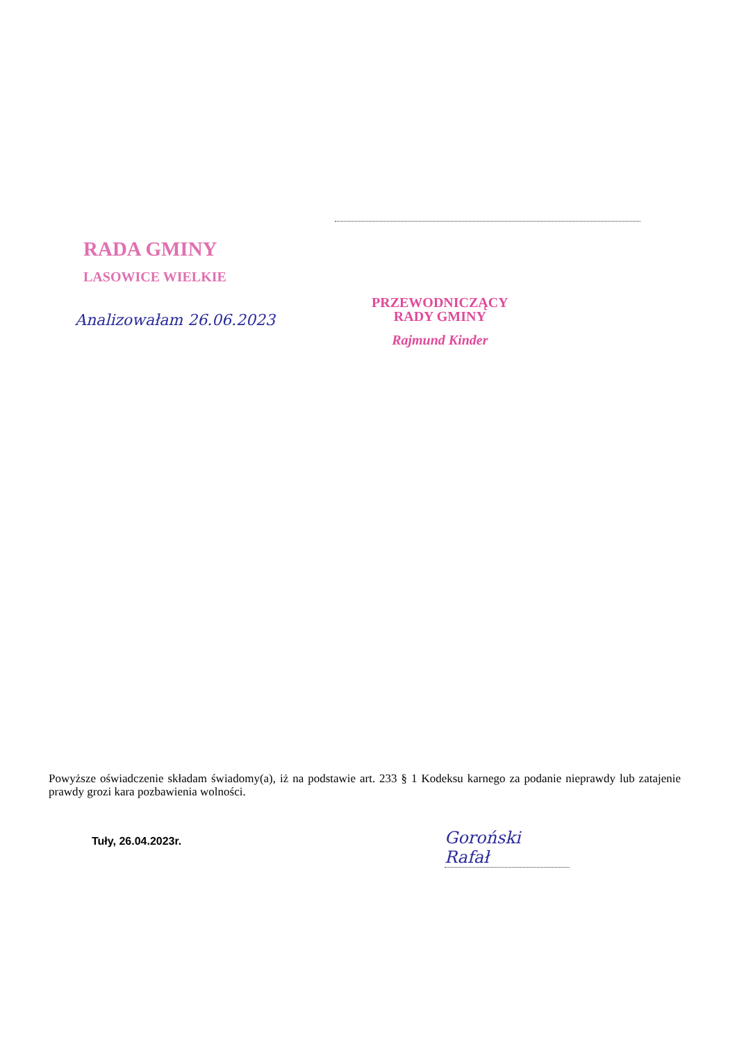RADA GMINY
LASOWICE WIELKIE
Analizowałam 26.06.2023
PRZEWODNICZĄCY
RADY GMINY
Rajmund Kinder
Powyższe oświadczenie składam świadomy(a), iż na podstawie art. 233 § 1 Kodeksu karnego za podanie nieprawdy lub zatajenie prawdy grozi kara pozbawienia wolności.
Tuły, 26.04.2023r.
Goroński Rafał